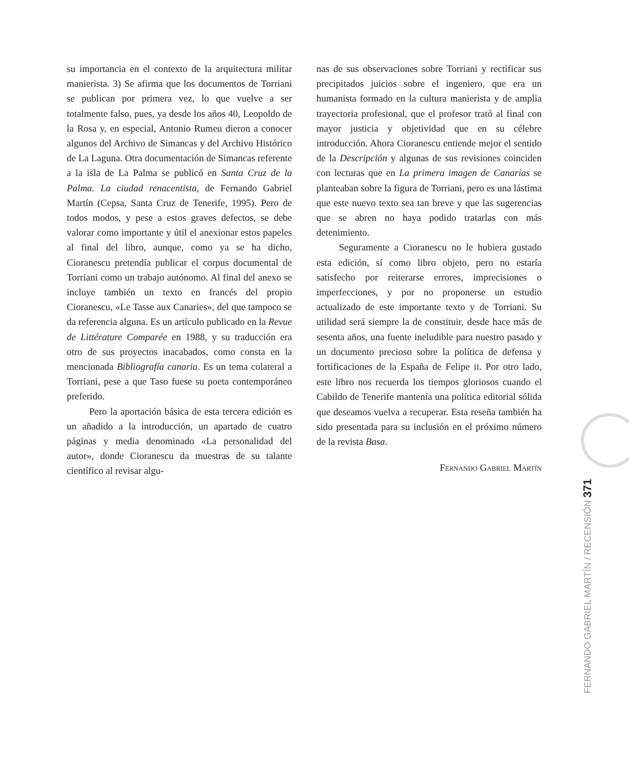su importancia en el contexto de la arquitectura militar manierista. 3) Se afirma que los documentos de Torriani se publican por primera vez, lo que vuelve a ser totalmente falso, pues, ya desde los años 40, Leopoldo de la Rosa y, en especial, Antonio Rumeu dieron a conocer algunos del Archivo de Simancas y del Archivo Histórico de La Laguna. Otra documentación de Simancas referente a la isla de La Palma se publicó en Santa Cruz de la Palma. La ciudad renacentista, de Fernando Gabriel Martín (Cepsa, Santa Cruz de Tenerife, 1995). Pero de todos modos, y pese a estos graves defectos, se debe valorar como importante y útil el anexionar estos papeles al final del libro, aunque, como ya se ha dicho, Cioranescu pretendía publicar el corpus documental de Torriani como un trabajo autónomo. Al final del anexo se incluye también un texto en francés del propio Cioranescu, «Le Tasse aux Canaries», del que tampoco se da referencia alguna. Es un artículo publicado en la Revue de Littérature Comparée en 1988, y su traducción era otro de sus proyectos inacabados, como consta en la mencionada Bibliografía canaria. Es un tema colateral a Torriani, pese a que Taso fuese su poeta contemporáneo preferido.
Pero la aportación básica de esta tercera edición es un añadido a la introducción, un apartado de cuatro páginas y media denominado «La personalidad del autor», donde Cioranescu da muestras de su talante científico al revisar algu-
nas de sus observaciones sobre Torriani y rectificar sus precipitados juicios sobre el ingeniero, que era un humanista formado en la cultura manierista y de amplia trayectoria profesional, que el profesor trató al final con mayor justicia y objetividad que en su célebre introducción. Ahora Cioranescu entiende mejor el sentido de la Descripción y algunas de sus revisiones coinciden con lecturas que en La primera imagen de Canarias se planteaban sobre la figura de Torriani, pero es una lástima que este nuevo texto sea tan breve y que las sugerencias que se abren no haya podido tratarlas con más detenimiento.
Seguramente a Cioranescu no le hubiera gustado esta edición, sí como libro objeto, pero no estaría satisfecho por reiterarse errores, imprecisiones o imperfecciones, y por no proponerse un estudio actualizado de este importante texto y de Torriani. Su utilidad será siempre la de constituir, desde hace más de sesenta años, una fuente ineludible para nuestro pasado y un documento precioso sobre la política de defensa y fortificaciones de la España de Felipe II. Por otro lado, este libro nos recuerda los tiempos gloriosos cuando el Cabildo de Tenerife mantenía una política editorial sólida que deseamos vuelva a recuperar. Esta reseña también ha sido presentada para su inclusión en el próximo número de la revista Basa.
Fernando Gabriel Martín
FERNANDO GABRIEL MARTÍN / RECENSIÓN 371